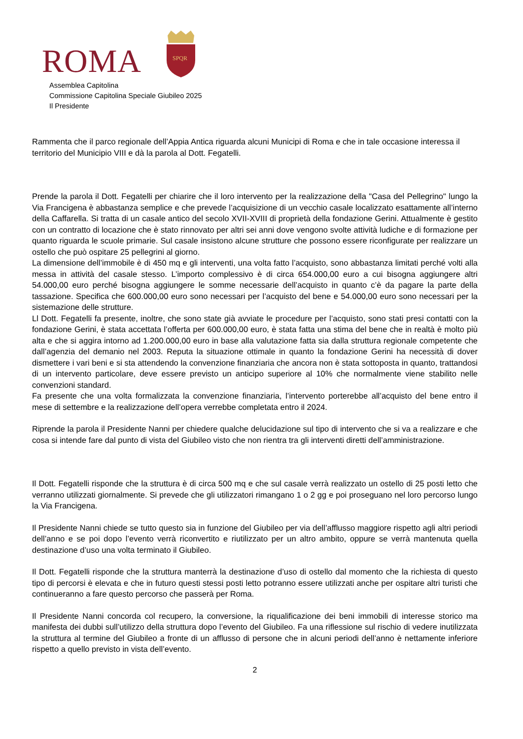ROMA
SPQR
Assemblea Capitolina
Commissione Capitolina Speciale Giubileo 2025
Il Presidente
Rammenta che il parco regionale dell’Appia Antica riguarda alcuni Municipi di Roma e che in tale occasione interessa il territorio del Municipio VIII e dà la parola al Dott. Fegatelli.
Prende la parola il Dott. Fegatelli per chiarire che il loro intervento per la realizzazione della "Casa del Pellegrino" lungo la Via Francigena è abbastanza semplice e che prevede l’acquisizione di un vecchio casale localizzato esattamente all’interno della Caffarella. Si tratta di un casale antico del secolo XVII-XVIII di proprietà della fondazione Gerini. Attualmente è gestito con un contratto di locazione che è stato rinnovato per altri sei anni dove vengono svolte attività ludiche e di formazione per quanto riguarda le scuole primarie. Sul casale insistono alcune strutture che possono essere riconfigurate per realizzare un ostello che può ospitare 25 pellegrini al giorno.
La dimensione dell’immobile è di 450 mq e gli interventi, una volta fatto l’acquisto, sono abbastanza limitati perché volti alla messa in attività del casale stesso. L’importo complessivo è di circa 654.000,00 euro a cui bisogna aggiungere altri 54.000,00 euro perché bisogna aggiungere le somme necessarie dell’acquisto in quanto c’è da pagare la parte della tassazione. Specifica che 600.000,00 euro sono necessari per l’acquisto del bene e 54.000,00 euro sono necessari per la sistemazione delle strutture.
Ll Dott. Fegatelli fa presente, inoltre, che sono state già avviate le procedure per l’acquisto, sono stati presi contatti con la fondazione Gerini, è stata accettata l’offerta per 600.000,00 euro, è stata fatta una stima del bene che in realtà è molto più alta e che si aggira intorno ad 1.200.000,00 euro in base alla valutazione fatta sia dalla struttura regionale competente che dall’agenzia del demanio nel 2003. Reputa la situazione ottimale in quanto la fondazione Gerini ha necessità di dover dismettere i vari beni e si sta attendendo la convenzione finanziaria che ancora non è stata sottoposta in quanto, trattandosi di un intervento particolare, deve essere previsto un anticipo superiore al 10% che normalmente viene stabilito nelle convenzioni standard.
Fa presente che una volta formalizzata la convenzione finanziaria, l’intervento porterebbe all’acquisto del bene entro il mese di settembre e la realizzazione dell’opera verrebbe completata entro il 2024.
Riprende la parola il Presidente Nanni per chiedere qualche delucidazione sul tipo di intervento che si va a realizzare e che cosa si intende fare dal punto di vista del Giubileo visto che non rientra tra gli interventi diretti dell’amministrazione.
Il Dott. Fegatelli risponde che la struttura è di circa 500 mq e che sul casale verrà realizzato un ostello di 25 posti letto che verranno utilizzati giornalmente. Si prevede che gli utilizzatori rimangano 1 o 2 gg e poi proseguano nel loro percorso lungo la Via Francigena.
Il Presidente Nanni chiede se tutto questo sia in funzione del Giubileo per via dell’afflusso maggiore rispetto agli altri periodi dell’anno e se poi dopo l’evento verrà riconvertito e riutilizzato per un altro ambito, oppure se verrà mantenuta quella destinazione d’uso una volta terminato il Giubileo.
Il Dott. Fegatelli risponde che la struttura manterrà la destinazione d’uso di ostello dal momento che la richiesta di questo tipo di percorsi è elevata e che in futuro questi stessi posti letto potranno essere utilizzati anche per ospitare altri turisti che continueranno a fare questo percorso che passerà per Roma.
Il Presidente Nanni concorda col recupero, la conversione, la riqualificazione dei beni immobili di interesse storico ma manifesta dei dubbi sull’utilizzo della struttura dopo l’evento del Giubileo. Fa una riflessione sul rischio di vedere inutilizzata la struttura al termine del Giubileo a fronte di un afflusso di persone che in alcuni periodi dell’anno è nettamente inferiore rispetto a quello previsto in vista dell’evento.
2